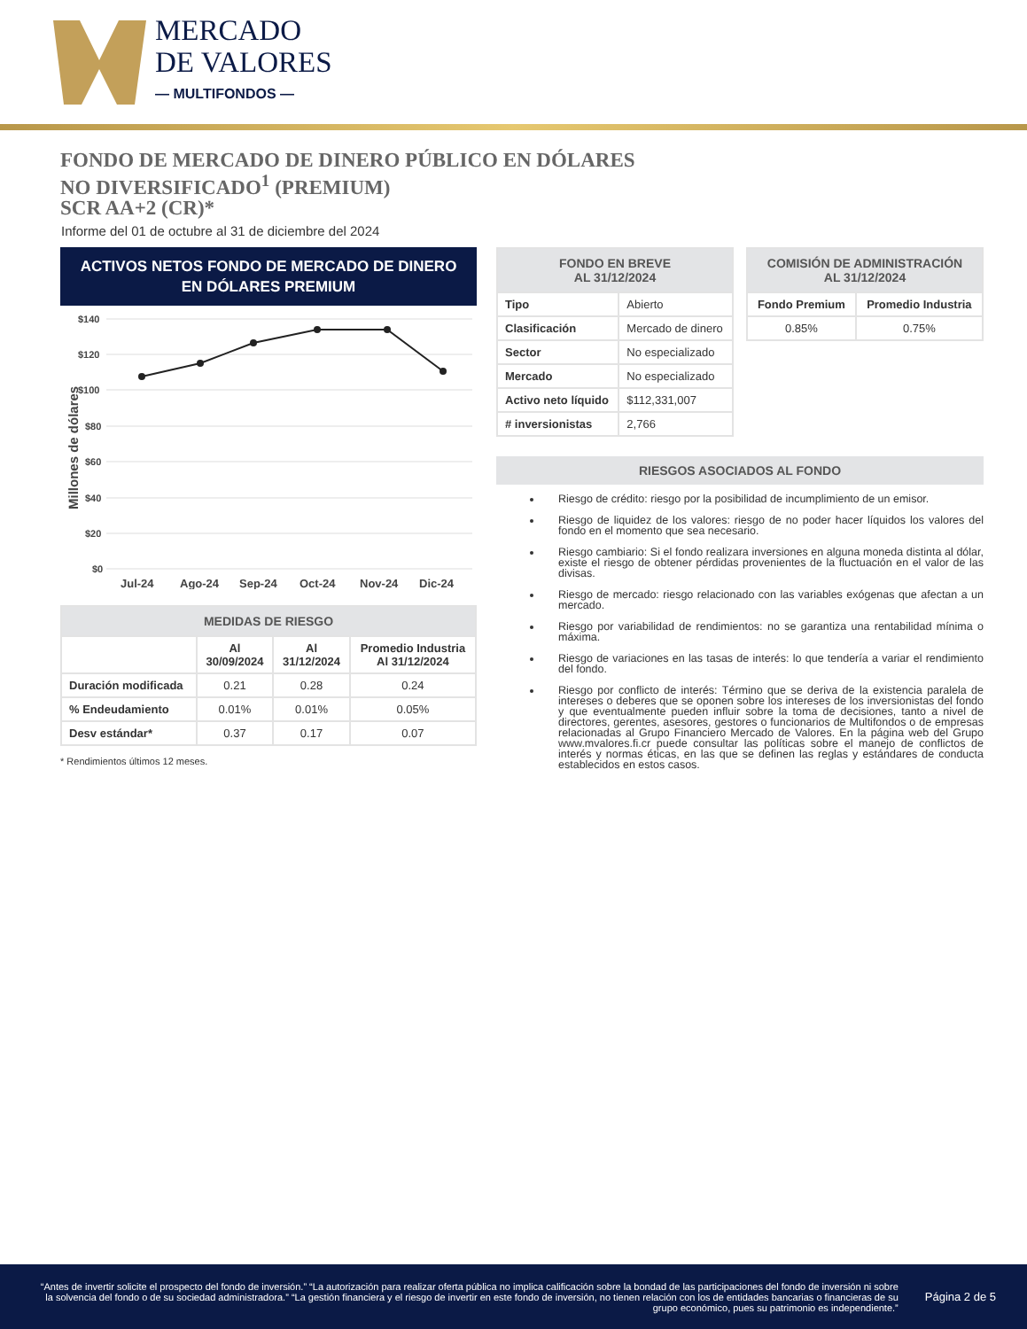MERCADO
DE VALORES
— MULTIFONDOS —
FONDO DE MERCADO DE DINERO PÚBLICO EN DÓLARES
NO DIVERSIFICADO<sup>1</sup> (PREMIUM)
SCR AA+2 (CR)*
Informe del 01 de octubre al 31 de diciembre del 2024
ACTIVOS NETOS FONDO DE MERCADO DE DINERO
EN DÓLARES PREMIUM
Millones de dólares
$140
$120
$100
$80
$60
$40
$20
$0
Jul-24
Ago-24
Sep-24
Oct-24
Nov-24
Dic-24
| MEDIDAS DE RIESGO | | | |
| --- | --- | --- | --- |
| | Al 30/09/2024 | Al 31/12/2024 | Promedio Industria Al 31/12/2024 |
| Duración modificada | 0.21 | 0.28 | 0.24 |
| % Endeudamiento | 0.01% | 0.01% | 0.05% |
| Desv estándar* | 0.37 | 0.17 | 0.07 |
* Rendimientos últimos 12 meses.
| FONDO EN BREVE AL 31/12/2024 | |
| --- | --- |
| Tipo | Abierto |
| Clasificación | Mercado de dinero |
| Sector | No especializado |
| Mercado | No especializado |
| Activo neto líquido | $112,331,007 |
| # inversionistas | 2,766 |
| COMISIÓN DE ADMINISTRACIÓN AL 31/12/2024 | |
| --- | --- |
| Fondo Premium | Promedio Industria |
| 0.85% | 0.75% |
RIESGOS ASOCIADOS AL FONDO
Riesgo de crédito: riesgo por la posibilidad de incumplimiento de un emisor.
Riesgo de liquidez de los valores: riesgo de no poder hacer líquidos los valores del fondo en el momento que sea necesario.
Riesgo cambiario: Si el fondo realizara inversiones en alguna moneda distinta al dólar, existe el riesgo de obtener pérdidas provenientes de la fluctuación en el valor de las divisas.
Riesgo de mercado: riesgo relacionado con las variables exógenas que afectan a un mercado.
Riesgo por variabilidad de rendimientos: no se garantiza una rentabilidad mínima o máxima.
Riesgo de variaciones en las tasas de interés: lo que tendería a variar el rendimiento del fondo.
Riesgo por conflicto de interés: Término que se deriva de la existencia paralela de intereses o deberes que se oponen sobre los intereses de los inversionistas del fondo y que eventualmente pueden influir sobre la toma de decisiones, tanto a nivel de directores, gerentes, asesores, gestores o funcionarios de Multifondos o de empresas relacionadas al Grupo Financiero Mercado de Valores. En la página web del Grupo www.mvalores.fi.cr puede consultar las políticas sobre el manejo de conflictos de interés y normas éticas, en las que se definen las reglas y estándares de conducta establecidos en estos casos.
“Antes de invertir solicite el prospecto del fondo de inversión.” “La autorización para realizar oferta pública no implica calificación sobre la bondad de las participaciones del fondo de inversión ni sobre la solvencia del fondo o de su sociedad administradora.” “La gestión financiera y el riesgo de invertir en este fondo de inversión, no tienen relación con los de entidades bancarias o financieras de su grupo económico, pues su patrimonio es independiente.”
Página 2 de 5